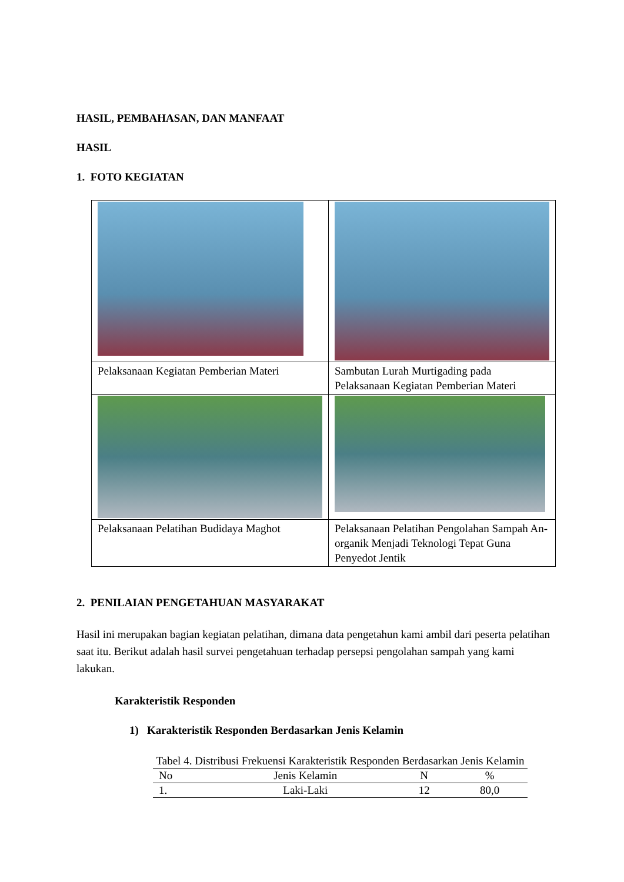HASIL, PEMBAHASAN, DAN MANFAAT
HASIL
1. FOTO KEGIATAN
| Pelaksanaan Kegiatan Pemberian Materi | Sambutan Lurah Murtigading pada Pelaksanaan Kegiatan Pemberian Materi |
| Pelaksanaan Pelatihan Budidaya Maghot | Pelaksanaan Pelatihan Pengolahan Sampah An-organik Menjadi Teknologi Tepat Guna Penyedot Jentik |
2. PENILAIAN PENGETAHUAN MASYARAKAT
Hasil ini merupakan bagian kegiatan pelatihan, dimana data pengetahun kami ambil dari peserta pelatihan saat itu. Berikut adalah hasil survei pengetahuan terhadap persepsi pengolahan sampah yang kami lakukan.
Karakteristik Responden
1) Karakteristik Responden Berdasarkan Jenis Kelamin
Tabel 4. Distribusi Frekuensi Karakteristik Responden Berdasarkan Jenis Kelamin
| No | Jenis Kelamin | N | % |
| --- | --- | --- | --- |
| 1. | Laki-Laki | 12 | 80,0 |